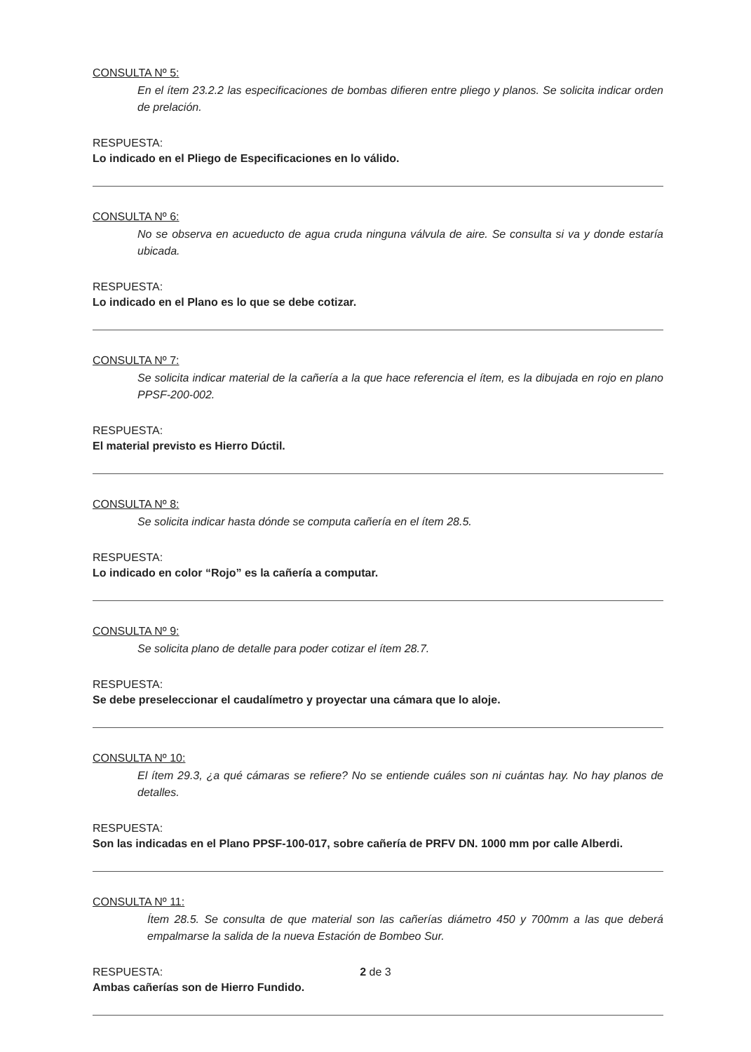CONSULTA Nº 5:
En el ítem 23.2.2 las especificaciones de bombas difieren entre pliego y planos. Se solicita indicar orden de prelación.
RESPUESTA:
Lo indicado en el Pliego de Especificaciones en lo válido.
CONSULTA Nº 6:
No se observa en acueducto de agua cruda ninguna válvula de aire. Se consulta si va y donde estaría ubicada.
RESPUESTA:
Lo indicado en el Plano es lo que se debe cotizar.
CONSULTA Nº 7:
Se solicita indicar material de la cañería a la que hace referencia el ítem, es la dibujada en rojo en plano PPSF-200-002.
RESPUESTA:
El material previsto es Hierro Dúctil.
CONSULTA Nº 8:
Se solicita indicar hasta dónde se computa cañería en el ítem 28.5.
RESPUESTA:
Lo indicado en color “Rojo” es la cañería a computar.
CONSULTA Nº 9:
Se solicita plano de detalle para poder cotizar el ítem 28.7.
RESPUESTA:
Se debe preseleccionar el caudalímetro y proyectar una cámara que lo aloje.
CONSULTA Nº 10:
El ítem 29.3, ¿a qué cámaras se refiere? No se entiende cuáles son ni cuántas hay. No hay planos de detalles.
RESPUESTA:
Son las indicadas en el Plano PPSF-100-017, sobre cañería de PRFV DN. 1000 mm por calle Alberdi.
CONSULTA Nº 11:
Ítem 28.5. Se consulta de que material son las cañerías diámetro 450 y 700mm a las que deberá empalmarse la salida de la nueva Estación de Bombeo Sur.
RESPUESTA:
Ambas cañerías son de Hierro Fundido.
2 de 3